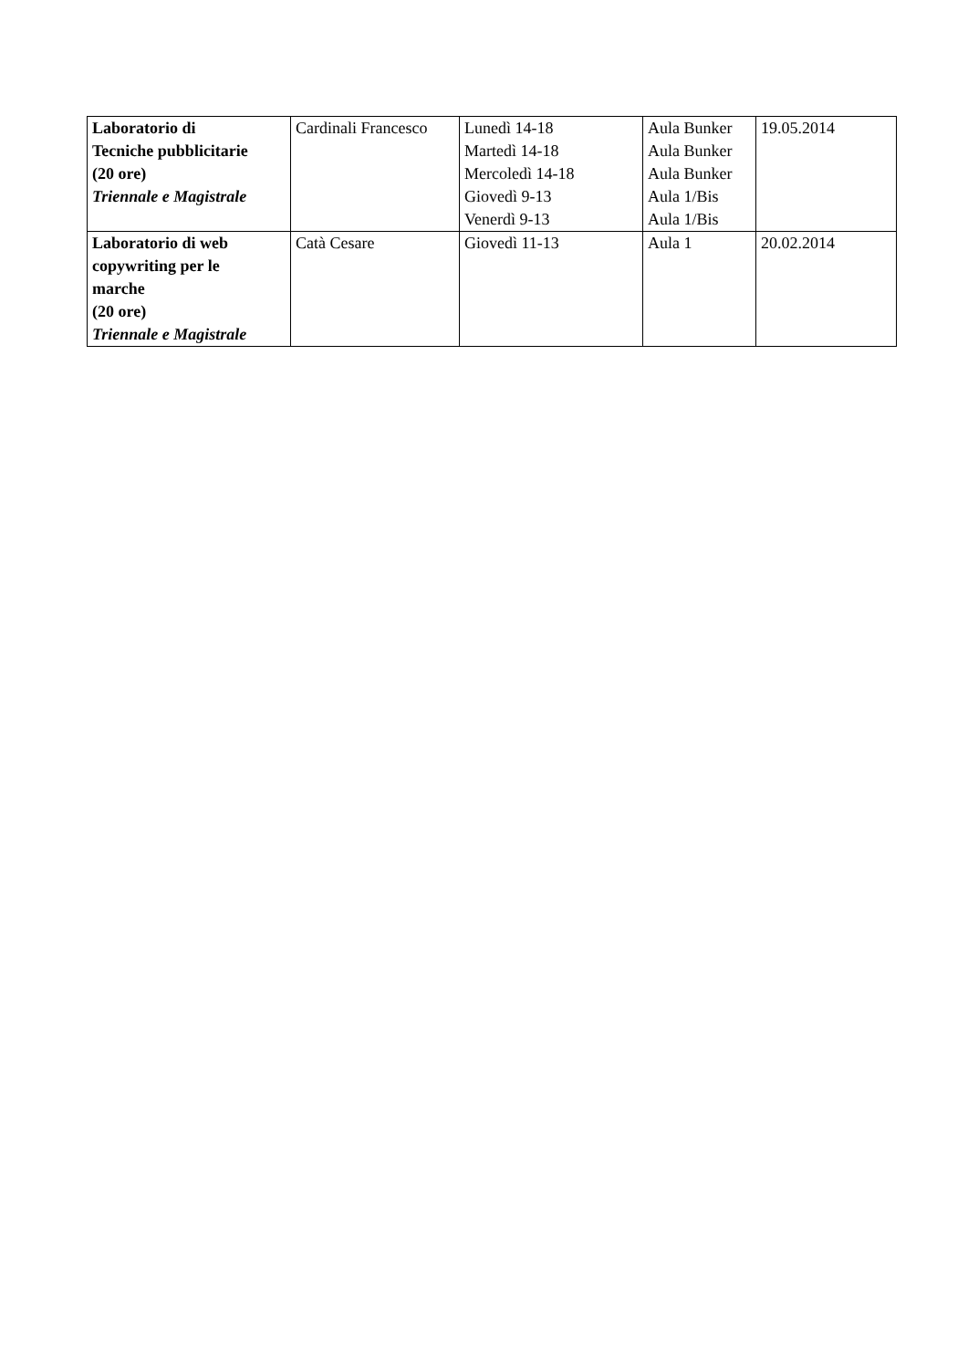| Laboratorio di Tecniche pubblicitarie (20 ore) Triennale e Magistrale | Cardinali Francesco | Lunedì 14-18 Martedì 14-18 Mercoledì 14-18 Giovedì 9-13 Venerdì 9-13 | Aula Bunker Aula Bunker Aula Bunker Aula 1/Bis Aula 1/Bis | 19.05.2014 |
| Laboratorio di web copywriting per le marche (20 ore) Triennale e Magistrale | Catà Cesare | Giovedì 11-13 | Aula 1 | 20.02.2014 |